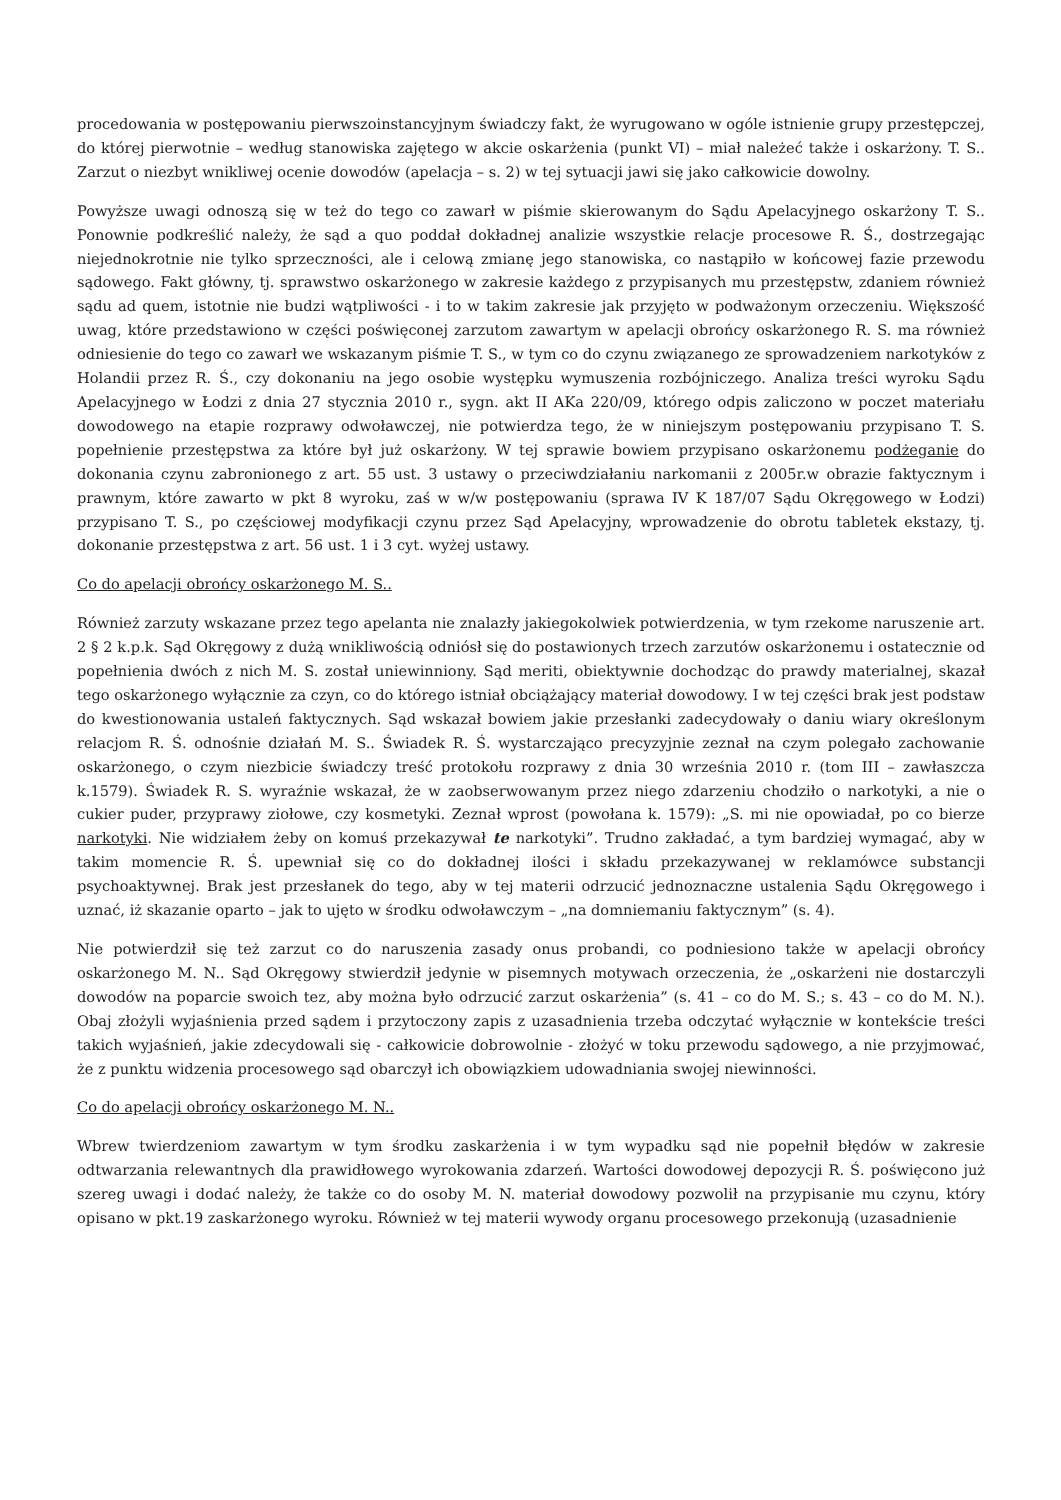procedowania w postępowaniu pierwszoinstancyjnym świadczy fakt, że wyrugowano w ogóle istnienie grupy przestępczej, do której pierwotnie – według stanowiska zajętego w akcie oskarżenia (punkt VI) – miał należeć także i oskarżony. T. S.. Zarzut o niezbyt wnikliwej ocenie dowodów (apelacja – s. 2) w tej sytuacji jawi się jako całkowicie dowolny.
Powyższe uwagi odnoszą się w też do tego co zawarł w piśmie skierowanym do Sądu Apelacyjnego oskarżony T. S.. Ponownie podkreślić należy, że sąd a quo poddał dokładnej analizie wszystkie relacje procesowe R. Ś., dostrzegając niejednokrotnie nie tylko sprzeczności, ale i celową zmianę jego stanowiska, co nastąpiło w końcowej fazie przewodu sądowego. Fakt główny, tj. sprawstwo oskarżonego w zakresie każdego z przypisanych mu przestępstw, zdaniem również sądu ad quem, istotnie nie budzi wątpliwości - i to w takim zakresie jak przyjęto w podważonym orzeczeniu. Większość uwag, które przedstawiono w części poświęconej zarzutom zawartym w apelacji obrońcy oskarżonego R. S. ma również odniesienie do tego co zawarł we wskazanym piśmie T. S., w tym co do czynu związanego ze sprowadzeniem narkotyków z Holandii przez R. Ś., czy dokonaniu na jego osobie występku wymuszenia rozbójniczego. Analiza treści wyroku Sądu Apelacyjnego w Łodzi z dnia 27 stycznia 2010 r., sygn. akt II AKa 220/09, którego odpis zaliczono w poczet materiału dowodowego na etapie rozprawy odwoławczej, nie potwierdza tego, że w niniejszym postępowaniu przypisano T. S. popełnienie przestępstwa za które był już oskarżony. W tej sprawie bowiem przypisano oskarżonemu podżeganie do dokonania czynu zabronionego z art. 55 ust. 3 ustawy o przeciwdziałaniu narkomanii z 2005r.w obrazie faktycznym i prawnym, które zawarto w pkt 8 wyroku, zaś w w/w postępowaniu (sprawa IV K 187/07 Sądu Okręgowego w Łodzi) przypisano T. S., po częściowej modyfikacji czynu przez Sąd Apelacyjny, wprowadzenie do obrotu tabletek ekstazy, tj. dokonanie przestępstwa z art. 56 ust. 1 i 3 cyt. wyżej ustawy.
Co do apelacji obrońcy oskarżonego M. S..
Również zarzuty wskazane przez tego apelanta nie znalazły jakiegokolwiek potwierdzenia, w tym rzekome naruszenie art. 2 § 2 k.p.k. Sąd Okręgowy z dużą wnikliwością odniósł się do postawionych trzech zarzutów oskarżonemu i ostatecznie od popełnienia dwóch z nich M. S. został uniewinniony. Sąd meriti, obiektywnie dochodząc do prawdy materialnej, skazał tego oskarżonego wyłącznie za czyn, co do którego istniał obciążający materiał dowodowy. I w tej części brak jest podstaw do kwestionowania ustaleń faktycznych. Sąd wskazał bowiem jakie przesłanki zadecydowały o daniu wiary określonym relacjom R. Ś. odnośnie działań M. S.. Świadek R. Ś. wystarczająco precyzyjnie zeznał na czym polegało zachowanie oskarżonego, o czym niezbicie świadczy treść protokołu rozprawy z dnia 30 września 2010 r. (tom III – zawłaszcza k.1579). Świadek R. S. wyraźnie wskazał, że w zaobserwowanym przez niego zdarzeniu chodziło o narkotyki, a nie o cukier puder, przyprawy ziołowe, czy kosmetyki. Zeznał wprost (powołana k. 1579): „S. mi nie opowiadał, po co bierze narkotyki. Nie widziałem żeby on komuś przekazywał te narkotyki”. Trudno zakładać, a tym bardziej wymagać, aby w takim momencie R. Ś. upewniał się co do dokładnej ilości i składu przekazywanej w reklamówce substancji psychoaktywnej. Brak jest przesłanek do tego, aby w tej materii odrzucić jednoznaczne ustalenia Sądu Okręgowego i uznać, iż skazanie oparto – jak to ujęto w środku odwoławczym – „na domniemaniu faktycznym” (s. 4).
Nie potwierdził się też zarzut co do naruszenia zasady onus probandi, co podniesiono także w apelacji obrońcy oskarżonego M. N.. Sąd Okręgowy stwierdził jedynie w pisemnych motywach orzeczenia, że „oskarżeni nie dostarczyli dowodów na poparcie swoich tez, aby można było odrzucić zarzut oskarżenia” (s. 41 – co do M. S.; s. 43 – co do M. N.). Obaj złożyli wyjaśnienia przed sądem i przytoczony zapis z uzasadnienia trzeba odczytać wyłącznie w kontekście treści takich wyjaśnień, jakie zdecydowali się - całkowicie dobrowolnie - złożyć w toku przewodu sądowego, a nie przyjmować, że z punktu widzenia procesowego sąd obarczył ich obowiązkiem udowadniania swojej niewinności.
Co do apelacji obrońcy oskarżonego M. N..
Wbrew twierdzeniom zawartym w tym środku zaskarżenia i w tym wypadku sąd nie popełnił błędów w zakresie odtwarzania relewantnych dla prawidłowego wyrokowania zdarzeń. Wartości dowodowej depozycji R. Ś. poświęcono już szereg uwagi i dodać należy, że także co do osoby M. N. materiał dowodowy pozwolił na przypisanie mu czynu, który opisano w pkt.19 zaskarżonego wyroku. Również w tej materii wywody organu procesowego przekonują (uzasadnienie